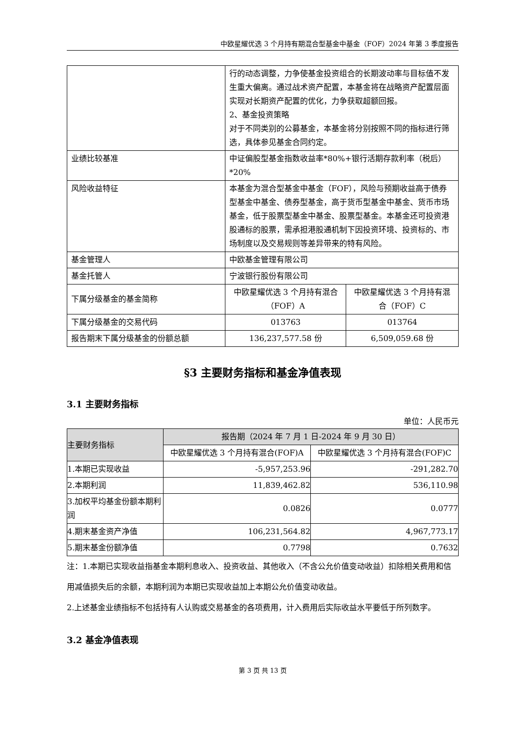中欧星耀优选 3 个月持有期混合型基金中基金（FOF）2024 年第 3 季度报告
| | 行的动态调整，力争使基金投资组合的长期波动率与目标值不发生重大偏离。通过战术资产配置，本基金将在战略资产配置层面实现对长期资产配置的优化，力争获取超额回报。 2、基金投资策略 对于不同类别的公募基金，本基金将分别按照不同的指标进行筛选，具体参见基金合同约定。 | |
| 业绩比较基准 | 中证偏股型基金指数收益率*80%+银行活期存款利率（税后）*20% | |
| 风险收益特征 | 本基金为混合型基金中基金（FOF），风险与预期收益高于债券型基金中基金、债券型基金，高于货币型基金中基金、货币市场基金，低于股票型基金中基金、股票型基金。本基金还可投资港股通标的股票，需承担港股通机制下因投资环境、投资标的、市场制度以及交易规则等差异带来的特有风险。 | |
| 基金管理人 | 中欧基金管理有限公司 | |
| 基金托管人 | 宁波银行股份有限公司 | |
| 下属分级基金的基金简称 | 中欧星耀优选 3 个月持有混合（FOF）A | 中欧星耀优选 3 个月持有混合（FOF）C |
| 下属分级基金的交易代码 | 013763 | 013764 |
| 报告期末下属分级基金的份额总额 | 136,237,577.58 份 | 6,509,059.68 份 |
§3 主要财务指标和基金净值表现
3.1 主要财务指标
单位：人民币元
| 主要财务指标 | 报告期（2024 年 7 月 1 日-2024 年 9 月 30 日） | |
| --- | --- | --- |
| | 中欧星耀优选 3 个月持有混合(FOF)A | 中欧星耀优选 3 个月持有混合(FOF)C |
| 1.本期已实现收益 | -5,957,253.96 | -291,282.70 |
| 2.本期利润 | 11,839,462.82 | 536,110.98 |
| 3.加权平均基金份额本期利润 | 0.0826 | 0.0777 |
| 4.期末基金资产净值 | 106,231,564.82 | 4,967,773.17 |
| 5.期末基金份额净值 | 0.7798 | 0.7632 |
注：1.本期已实现收益指基金本期利息收入、投资收益、其他收入（不含公允价值变动收益）扣除相关费用和信用减值损失后的余额，本期利润为本期已实现收益加上本期公允价值变动收益。
2.上述基金业绩指标不包括持有人认购或交易基金的各项费用，计入费用后实际收益水平要低于所列数字。
3.2 基金净值表现
第 3 页 共 13 页